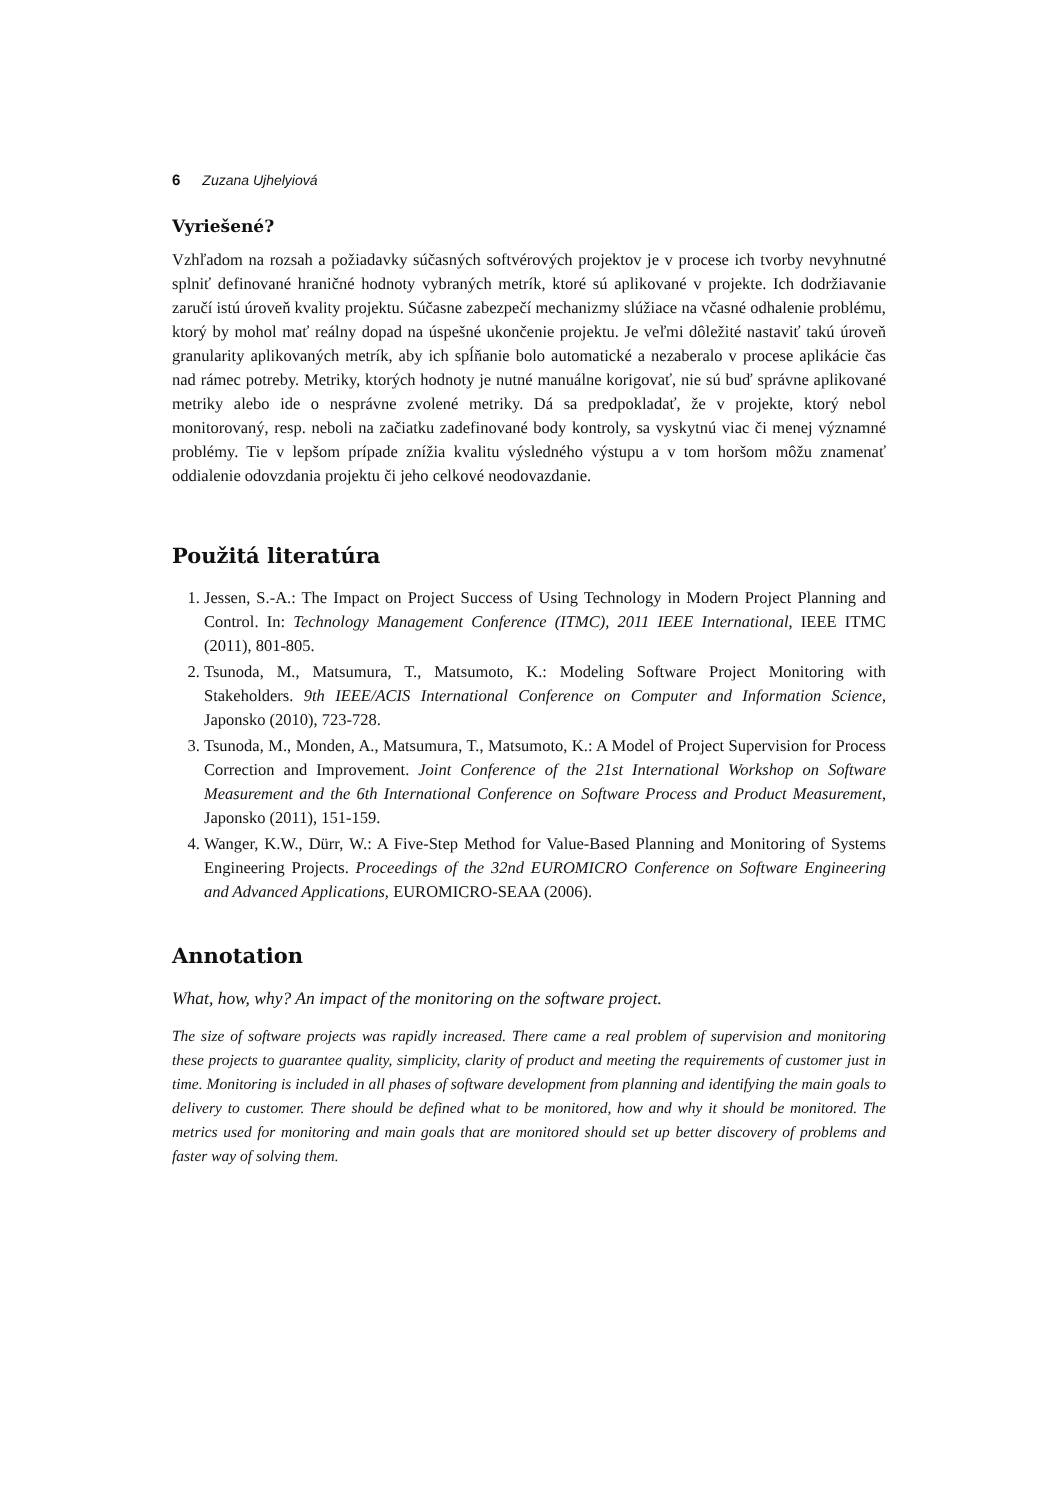6 Zuzana Ujhelyiová
Vyriešené?
Vzhľadom na rozsah a požiadavky súčasných softvérových projektov je v procese ich tvorby nevyhnutné splniť definované hraničné hodnoty vybraných metrík, ktoré sú aplikované v projekte. Ich dodržiavanie zaručí istú úroveň kvality projektu. Súčasne zabezpečí mechanizmy slúžiace na včasné odhalenie problému, ktorý by mohol mať reálny dopad na úspešné ukončenie projektu. Je veľmi dôležité nastaviť takú úroveň granularity aplikovaných metrík, aby ich spĺňanie bolo automatické a nezaberalo v procese aplikácie čas nad rámec potreby. Metriky, ktorých hodnoty je nutné manuálne korigovať, nie sú buď správne aplikované metriky alebo ide o nesprávne zvolené metriky. Dá sa predpokladať, že v projekte, ktorý nebol monitorovaný, resp. neboli na začiatku zadefinované body kontroly, sa vyskytnú viac či menej významné problémy. Tie v lepšom prípade znížia kvalitu výsledného výstupu a v tom horšom môžu znamenať oddialenie odovzdania projektu či jeho celkové neodovazdanie.
Použitá literatúra
1. Jessen, S.-A.: The Impact on Project Success of Using Technology in Modern Project Planning and Control. In: Technology Management Conference (ITMC), 2011 IEEE International, IEEE ITMC (2011), 801-805.
2. Tsunoda, M., Matsumura, T., Matsumoto, K.: Modeling Software Project Monitoring with Stakeholders. 9th IEEE/ACIS International Conference on Computer and Information Science, Japonsko (2010), 723-728.
3. Tsunoda, M., Monden, A., Matsumura, T., Matsumoto, K.: A Model of Project Supervision for Process Correction and Improvement. Joint Conference of the 21st International Workshop on Software Measurement and the 6th International Conference on Software Process and Product Measurement, Japonsko (2011), 151-159.
4. Wanger, K.W., Dürr, W.: A Five-Step Method for Value-Based Planning and Monitoring of Systems Engineering Projects. Proceedings of the 32nd EUROMICRO Conference on Software Engineering and Advanced Applications, EUROMICRO-SEAA (2006).
Annotation
What, how, why? An impact of the monitoring on the software project.
The size of software projects was rapidly increased. There came a real problem of supervision and monitoring these projects to guarantee quality, simplicity, clarity of product and meeting the requirements of customer just in time. Monitoring is included in all phases of software development from planning and identifying the main goals to delivery to customer. There should be defined what to be monitored, how and why it should be monitored. The metrics used for monitoring and main goals that are monitored should set up better discovery of problems and faster way of solving them.